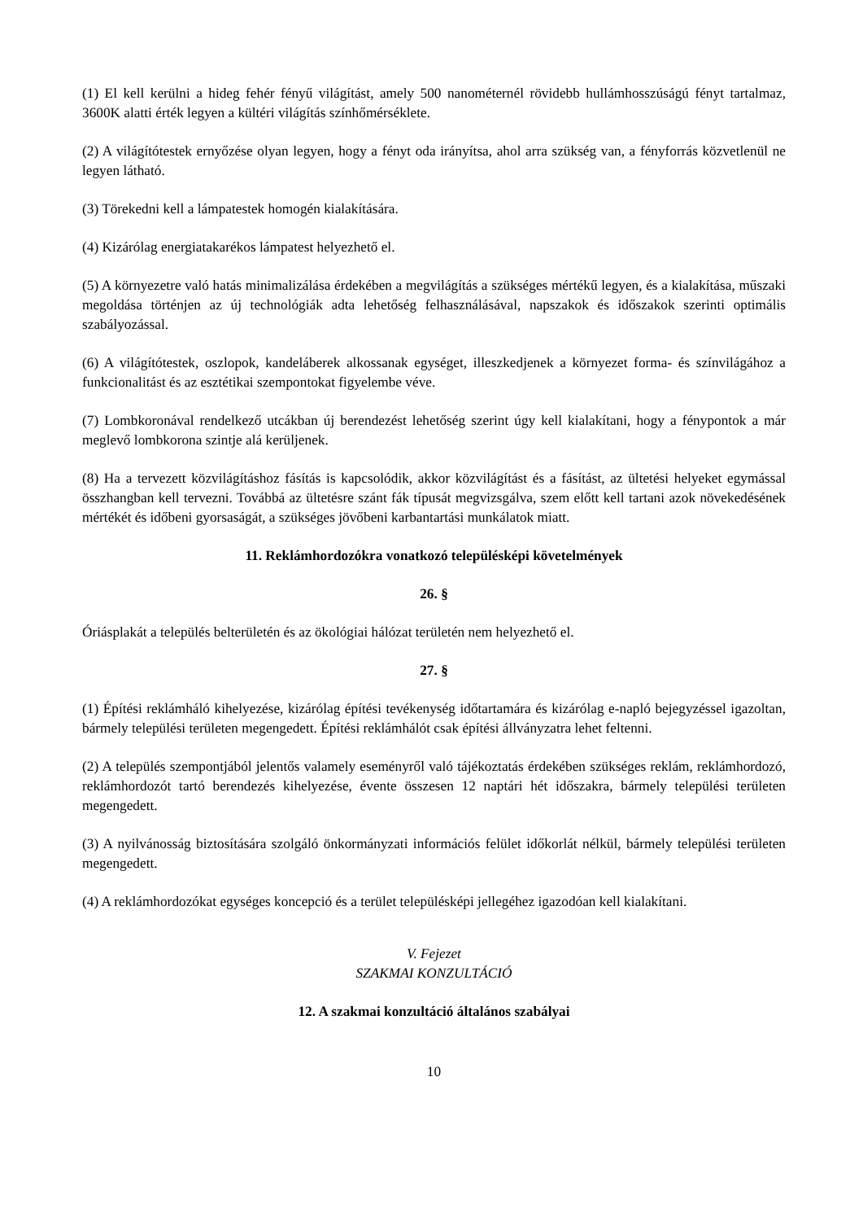(1) El kell kerülni a hideg fehér fényű világítást, amely 500 nanométernél rövidebb hullámhosszúságú fényt tartalmaz, 3600K alatti érték legyen a kültéri világítás színhőmérséklete.
(2) A világítótestek ernyőzése olyan legyen, hogy a fényt oda irányítsa, ahol arra szükség van, a fényforrás közvetlenül ne legyen látható.
(3) Törekedni kell a lámpatestek homogén kialakítására.
(4) Kizárólag energiatakarékos lámpatest helyezhető el.
(5) A környezetre való hatás minimalizálása érdekében a megvilágítás a szükséges mértékű legyen, és a kialakítása, műszaki megoldása történjen az új technológiák adta lehetőség felhasználásával, napszakok és időszakok szerinti optimális szabályozással.
(6) A világítótestek, oszlopok, kandeláberek alkossanak egységet, illeszkedjenek a környezet forma- és színvilágához a funkcionalitást és az esztétikai szempontokat figyelembe véve.
(7) Lombkoronával rendelkező utcákban új berendezést lehetőség szerint úgy kell kialakítani, hogy a fénypontok a már meglevő lombkorona szintje alá kerüljenek.
(8) Ha a tervezett közvilágításhoz fásítás is kapcsolódik, akkor közvilágítást és a fásítást, az ültetési helyeket egymással összhangban kell tervezni. Továbbá az ültetésre szánt fák típusát megvizsgálva, szem előtt kell tartani azok növekedésének mértékét és időbeni gyorsaságát, a szükséges jövőbeni karbantartási munkálatok miatt.
11. Reklámhordozókra vonatkozó településképi követelmények
26. §
Óriásplakát a település belterületén és az ökológiai hálózat területén nem helyezhető el.
27. §
(1) Építési reklámháló kihelyezése, kizárólag építési tevékenység időtartamára és kizárólag e-napló bejegyzéssel igazoltan, bármely települési területen megengedett. Építési reklámhálót csak építési állványzatra lehet feltenni.
(2) A település szempontjából jelentős valamely eseményről való tájékoztatás érdekében szükséges reklám, reklámhordozó, reklámhordozót tartó berendezés kihelyezése, évente összesen 12 naptári hét időszakra, bármely települési területen megengedett.
(3) A nyilvánosság biztosítására szolgáló önkormányzati információs felület időkorlát nélkül, bármely települési területen megengedett.
(4) A reklámhordozókat egységes koncepció és a terület településképi jellegéhez igazodóan kell kialakítani.
V. Fejezet
SZAKMAI KONZULTÁCIÓ
12. A szakmai konzultáció általános szabályai
10